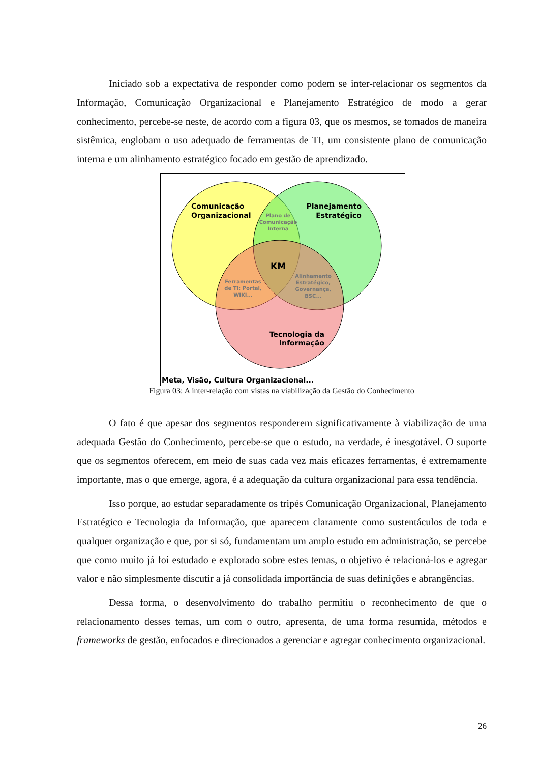Iniciado sob a expectativa de responder como podem se inter-relacionar os segmentos da Informação, Comunicação Organizacional e Planejamento Estratégico de modo a gerar conhecimento, percebe-se neste, de acordo com a figura 03, que os mesmos, se tomados de maneira sistêmica, englobam o uso adequado de ferramentas de TI, um consistente plano de comunicação interna e um alinhamento estratégico focado em gestão de aprendizado.
Comunicação
Organizacional
Planejamento
Estratégico
Plano de
Comunicação
Interna
KM
Ferramentas
de TI: Portal,
WIKI...
Alinhamento
Estratégico,
Governança,
BSC...
Tecnologia da
Informação
Meta, Visão, Cultura Organizacional...
Figura 03: A inter-relação com vistas na viabilização da Gestão do Conhecimento
O fato é que apesar dos segmentos responderem significativamente à viabilização de uma adequada Gestão do Conhecimento, percebe-se que o estudo, na verdade, é inesgotável. O suporte que os segmentos oferecem, em meio de suas cada vez mais eficazes ferramentas, é extremamente importante, mas o que emerge, agora, é a adequação da cultura organizacional para essa tendência.
Isso porque, ao estudar separadamente os tripés Comunicação Organizacional, Planejamento Estratégico e Tecnologia da Informação, que aparecem claramente como sustentáculos de toda e qualquer organização e que, por si só, fundamentam um amplo estudo em administração, se percebe que como muito já foi estudado e explorado sobre estes temas, o objetivo é relacioná-los e agregar valor e não simplesmente discutir a já consolidada importância de suas definições e abrangências.
Dessa forma, o desenvolvimento do trabalho permitiu o reconhecimento de que o relacionamento desses temas, um com o outro, apresenta, de uma forma resumida, métodos e frameworks de gestão, enfocados e direcionados a gerenciar e agregar conhecimento organizacional.
26